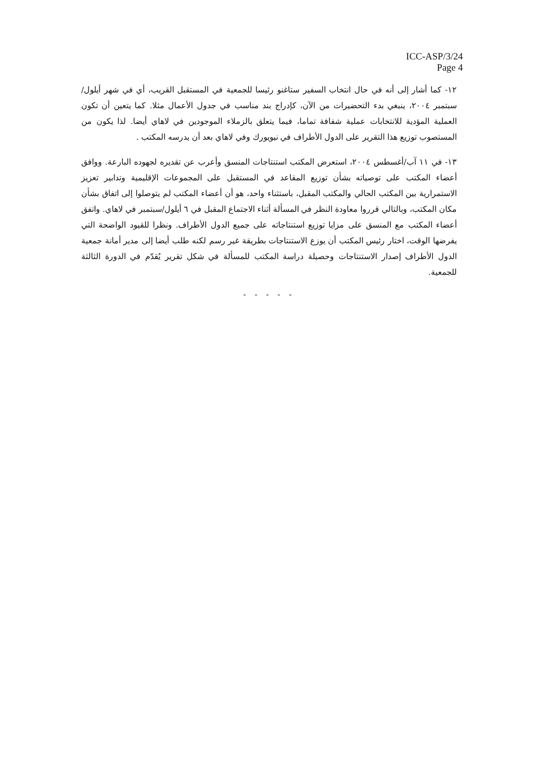ICC-ASP/3/24
Page 4
١٢- كما أشار إلى أنه في حال انتخاب السفير ستاغنو رئيسا للجمعية في المستقبل القريب، أي في شهر أيلول/سبتمبر ٢٠٠٤، ينبغي بدء التحضيرات من الآن، كإدراج بند مناسب في جدول الأعمال مثلا. كما يتعين أن تكون العملية المؤدية للانتخابات عملية شفافة تماما، فيما يتعلق بالزملاء الموجودين في لاهاي أيضا. لذا يكون من المستصوب توزيع هذا التقرير على الدول الأطراف في نيويورك وفي لاهاي بعد أن يدرسه المكتب .
١٣- في ١١ آب/أغسطس ٢٠٠٤، استعرض المكتب استنتاجات المنسق وأعرب عن تقديره لجهوده البارعة. ووافق أعضاء المكتب على توصياته بشأن توزيع المقاعد في المستقبل على المجموعات الإقليمية وتدابير تعزيز الاستمرارية بين المكتب الحالي والمكتب المقبل، باستثناء واحد، هو أن أعضاء المكتب لم يتوصلوا إلى اتفاق بشأن مكان المكتب، وبالتالي قرروا معاودة النظر في المسألة أثناء الاجتماع المقبل في ٦ أيلول/سبتمبر في لاهاي. واتفق أعضاء المكتب مع المنسق على مزايا توزيع استنتاجاته على جميع الدول الأطراف. ونظرا للقيود الواضحة التي يفرضها الوقت، اختار رئيس المكتب أن يوزع الاستنتاجات بطريقة غير رسم لكنه طلب أيضا إلى مدير أمانة جمعية الدول الأطراف إصدار الاستنتاجات وحصيلة دراسة المكتب للمسألة في شكل تقرير يُقدّم في الدورة الثالثة للجمعية.
- - - - -